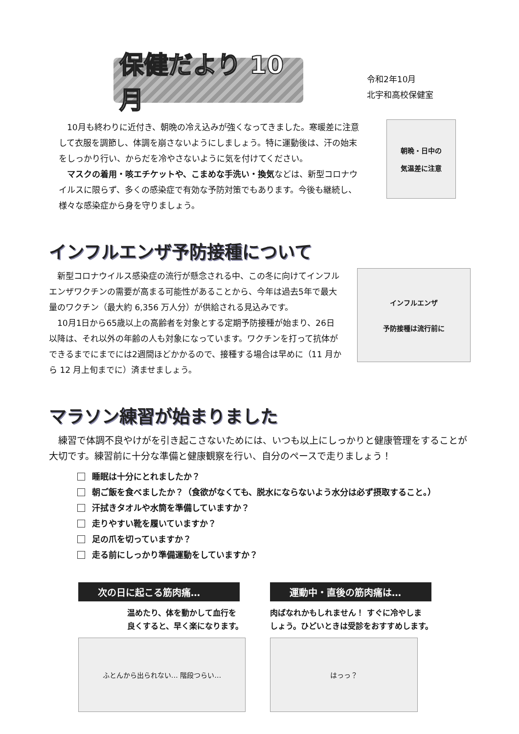保健だより 10月
令和2年10月
北宇和高校保健室
　10月も終わりに近付き、朝晩の冷え込みが強くなってきました。寒暖差に注意して衣服を調節し、体調を崩さないようにしましょう。特に運動後は、汗の始末をしっかり行い、からだを冷やさないように気を付けてください。
　マスクの着用・咳エチケットや、こまめな手洗い・換気などは、新型コロナウイルスに限らず、多くの感染症で有効な予防対策でもあります。今後も継続し、様々な感染症から身を守りましょう。
朝晩・日中の
気温差に注意
インフルエンザ予防接種について
　新型コロナウイルス感染症の流行が懸念される中、この冬に向けてインフルエンザワクチンの需要が高まる可能性があることから、今年は過去5年で最大量のワクチン（最大約 6,356 万人分）が供給される見込みです。
　10月1日から65歳以上の高齢者を対象とする定期予防接種が始まり、26日以降は、それ以外の年齢の人も対象になっています。ワクチンを打って抗体ができるまでにまでには2週間ほどかかるので、接種する場合は早めに（11 月から 12 月上旬までに）済ませましょう。
インフルエンザ
予防接種は流行前に
マラソン練習が始まりました
　練習で体調不良やけがを引き起こさないためには、いつも以上にしっかりと健康管理をすることが大切です。練習前に十分な準備と健康観察を行い、自分のペースで走りましょう！
睡眠は十分にとれましたか？
朝ご飯を食べましたか？（食欲がなくても、脱水にならないよう水分は必ず摂取すること。）
汗拭きタオルや水筒を準備していますか？
走りやすい靴を履いていますか？
足の爪を切っていますか？
走る前にしっかり準備運動をしていますか？
次の日に起こる筋肉痛…
温めたり、体を動かして血行を
良くすると、早く楽になります。
ふとんから出られない… 階段つらい…
運動中・直後の筋肉痛は…
肉ばなれかもしれません！ すぐに冷やしま
しょう。ひどいときは受診をおすすめします。
はっっ？